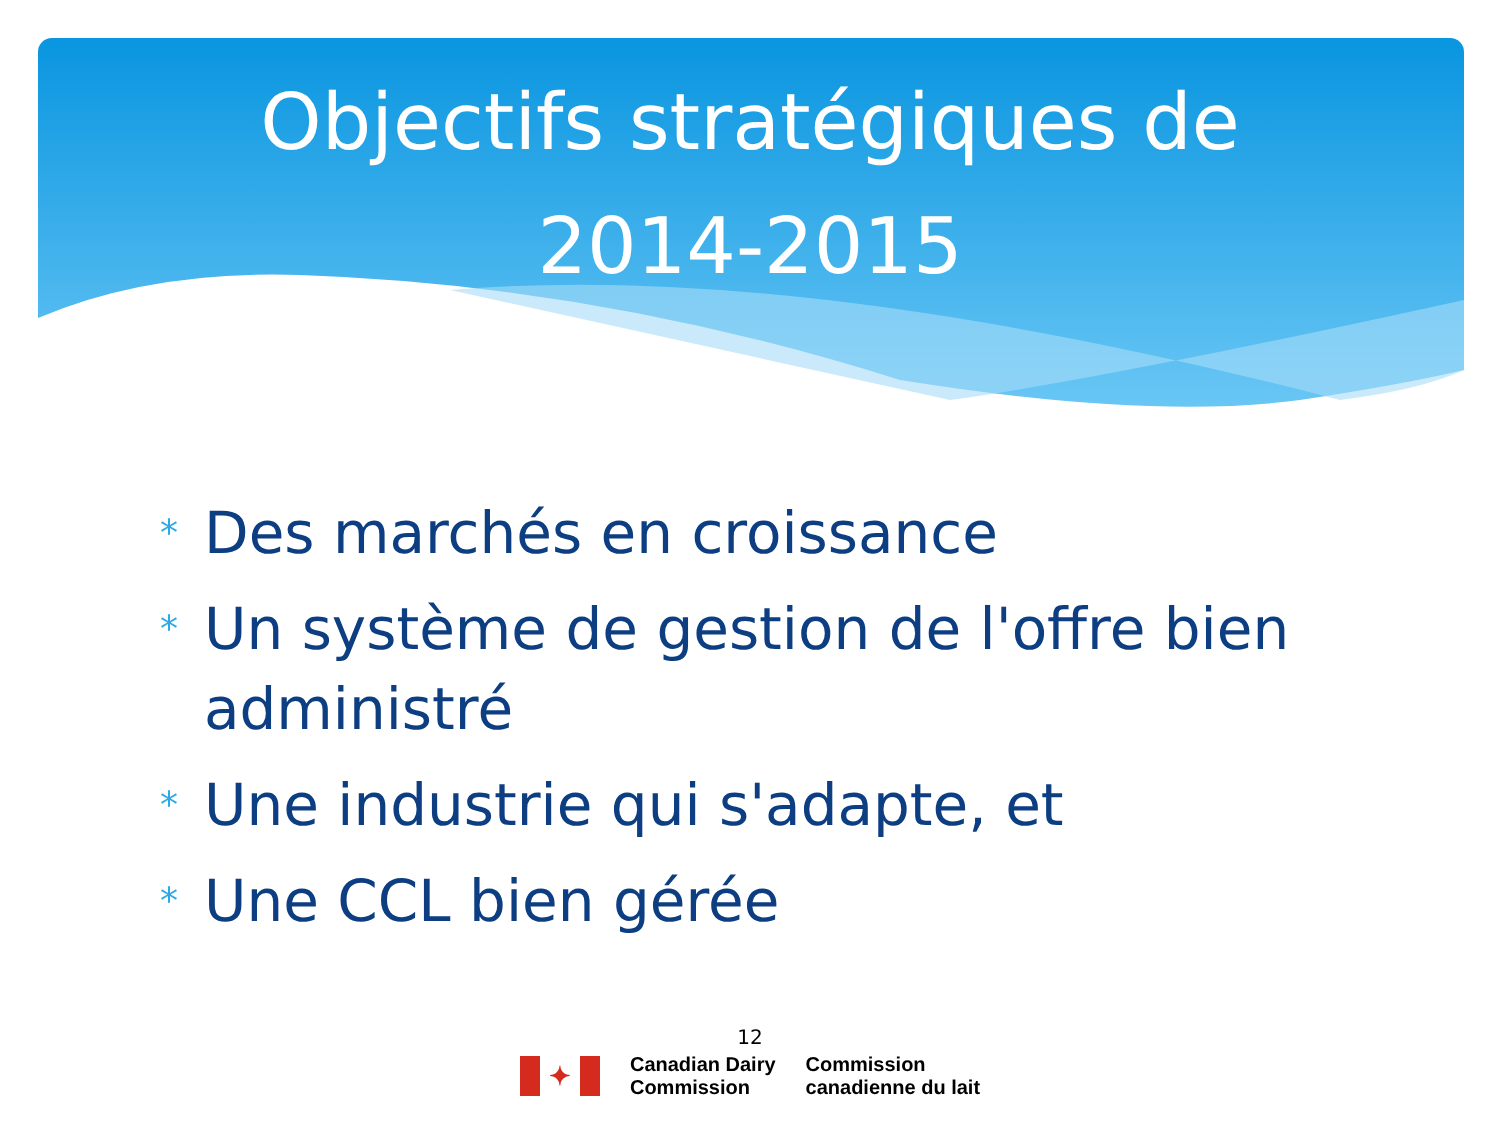Objectifs stratégiques de 2014-2015
* Des marchés en croissance
* Un système de gestion de l'offre bien administré
* Une industrie qui s'adapte, et
* Une CCL bien gérée
12
✦
Canadian Dairy
Commission
Commission
canadienne du lait